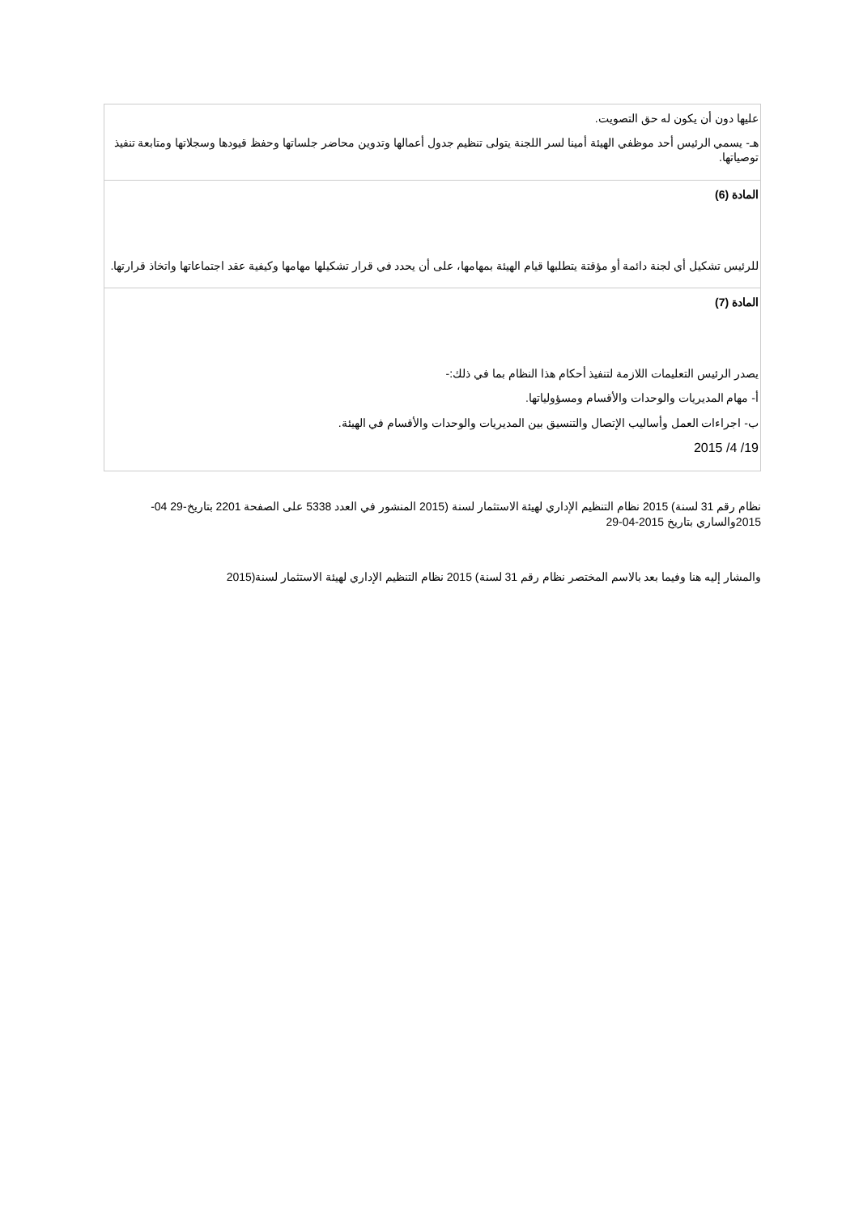| عليها دون أن يكون له حق التصويت. هـ- يسمي الرئيس أحد موظفي الهيئة أمينا لسر اللجنة يتولى تنظيم جدول أعمالها وتدوين محاضر جلساتها وحفظ قيودها وسجلاتها ومتابعة تنفيذ توصياتها. |
| المادة (6) للرئيس تشكيل أي لجنة دائمة أو مؤقتة يتطلبها قيام الهيئة بمهامها، على أن يحدد في قرار تشكيلها مهامها وكيفية عقد اجتماعاتها واتخاذ قرارتها. |
| المادة (7) يصدر الرئيس التعليمات اللازمة لتنفيذ أحكام هذا النظام بما في ذلك:- أ- مهام المديريات والوحدات والأقسام ومسؤولياتها. ب- اجراءات العمل وأساليب الإتصال والتنسيق بين المديريات والوحدات والأقسام في الهيئة. 19/ 4/ 2015 |
نظام رقم 31 لسنة) 2015 نظام التنظيم الإداري لهيئة الاستثمار لسنة (2015 المنشور في العدد 5338 على الصفحة 2201 بتاريخ-29 04-2015والساري بتاريخ 2015-04-29
والمشار إليه هنا وفيما بعد بالاسم المختصر نظام رقم 31 لسنة) 2015 نظام التنظيم الإداري لهيئة الاستثمار لسنة(2015